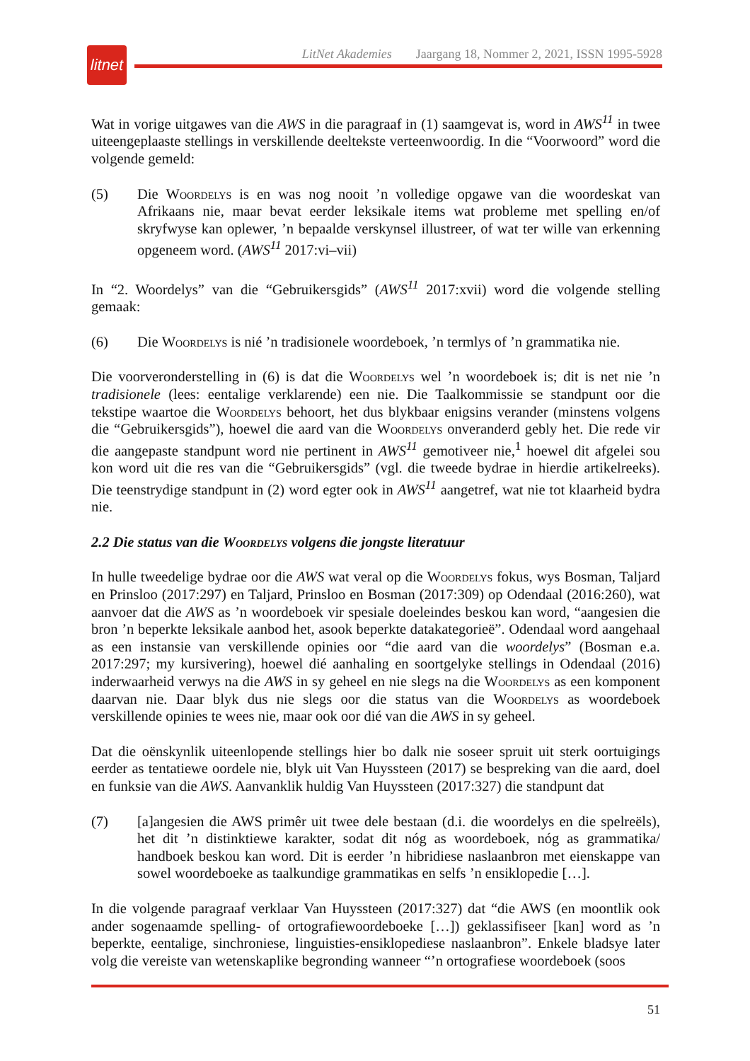litnet
LitNet Akademies Jaargang 18, Nommer 2, 2021, ISSN 1995-5928
Wat in vorige uitgawes van die AWS in die paragraaf in (1) saamgevat is, word in AWS<sup>11</sup> in twee uiteengeplaaste stellings in verskillende deeltekste verteenwoordig. In die “Voorwoord” word die volgende gemeld:
(5) Die Woordelys is en was nog nooit ’n volledige opgawe van die woordeskat van Afrikaans nie, maar bevat eerder leksikale items wat probleme met spelling en/of skryfwyse kan oplewer, ’n bepaalde verskynsel illustreer, of wat ter wille van erkenning opgeneem word. (AWS<sup>11</sup> 2017:vi–vii)
In “2. Woordelys” van die “Gebruikersgids” (AWS<sup>11</sup> 2017:xvii) word die volgende stelling gemaak:
(6) Die Woordelys is nié ’n tradisionele woordeboek, ’n termlys of ’n grammatika nie.
Die voorveronderstelling in (6) is dat die Woordelys wel ’n woordeboek is; dit is net nie ’n tradisionele (lees: eentalige verklarende) een nie. Die Taalkommissie se standpunt oor die tekstipe waartoe die Woordelys behoort, het dus blykbaar enigsins verander (minstens volgens die “Gebruikersgids”), hoewel die aard van die Woordelys onveranderd gebly het. Die rede vir die aangepaste standpunt word nie pertinent in AWS<sup>11</sup> gemotiveer nie,<sup>1</sup> hoewel dit afgelei sou kon word uit die res van die “Gebruikersgids” (vgl. die tweede bydrae in hierdie artikelreeks). Die teenstrydige standpunt in (2) word egter ook in AWS<sup>11</sup> aangetref, wat nie tot klaarheid bydra nie.
2.2 Die status van die Woordelys volgens die jongste literatuur
In hulle tweedelige bydrae oor die AWS wat veral op die Woordelys fokus, wys Bosman, Taljard en Prinsloo (2017:297) en Taljard, Prinsloo en Bosman (2017:309) op Odendaal (2016:260), wat aanvoer dat die AWS as ’n woordeboek vir spesiale doeleindes beskou kan word, “aangesien die bron ’n beperkte leksikale aanbod het, asook beperkte datakategorieë”. Odendaal word aangehaal as een instansie van verskillende opinies oor “die aard van die woordelys” (Bosman e.a. 2017:297; my kursivering), hoewel dié aanhaling en soortgelyke stellings in Odendaal (2016) inderwaarheid verwys na die AWS in sy geheel en nie slegs na die Woordelys as een komponent daarvan nie. Daar blyk dus nie slegs oor die status van die Woordelys as woordeboek verskillende opinies te wees nie, maar ook oor dié van die AWS in sy geheel.
Dat die oënskynlik uiteenlopende stellings hier bo dalk nie soseer spruit uit sterk oortuigings eerder as tentatiewe oordele nie, blyk uit Van Huyssteen (2017) se bespreking van die aard, doel en funksie van die AWS. Aanvanklik huldig Van Huyssteen (2017:327) die standpunt dat
(7) [a]angesien die AWS primêr uit twee dele bestaan (d.i. die woordelys en die spelreëls), het dit ’n distinktiewe karakter, sodat dit nóg as woordeboek, nóg as grammatika/ handboek beskou kan word. Dit is eerder ’n hibridiese naslaanbron met eienskappe van sowel woordeboeke as taalkundige grammatikas en selfs ’n ensiklopedie […].
In die volgende paragraaf verklaar Van Huyssteen (2017:327) dat “die AWS (en moontlik ook ander sogenaamde spelling- of ortografiewoordeboeke […]) geklassifiseer [kan] word as ’n beperkte, eentalige, sinchroniese, linguisties-ensiklopediese naslaanbron”. Enkele bladsye later volg die vereiste van wetenskaplike begronding wanneer “’n ortografiese woordeboek (soos
51